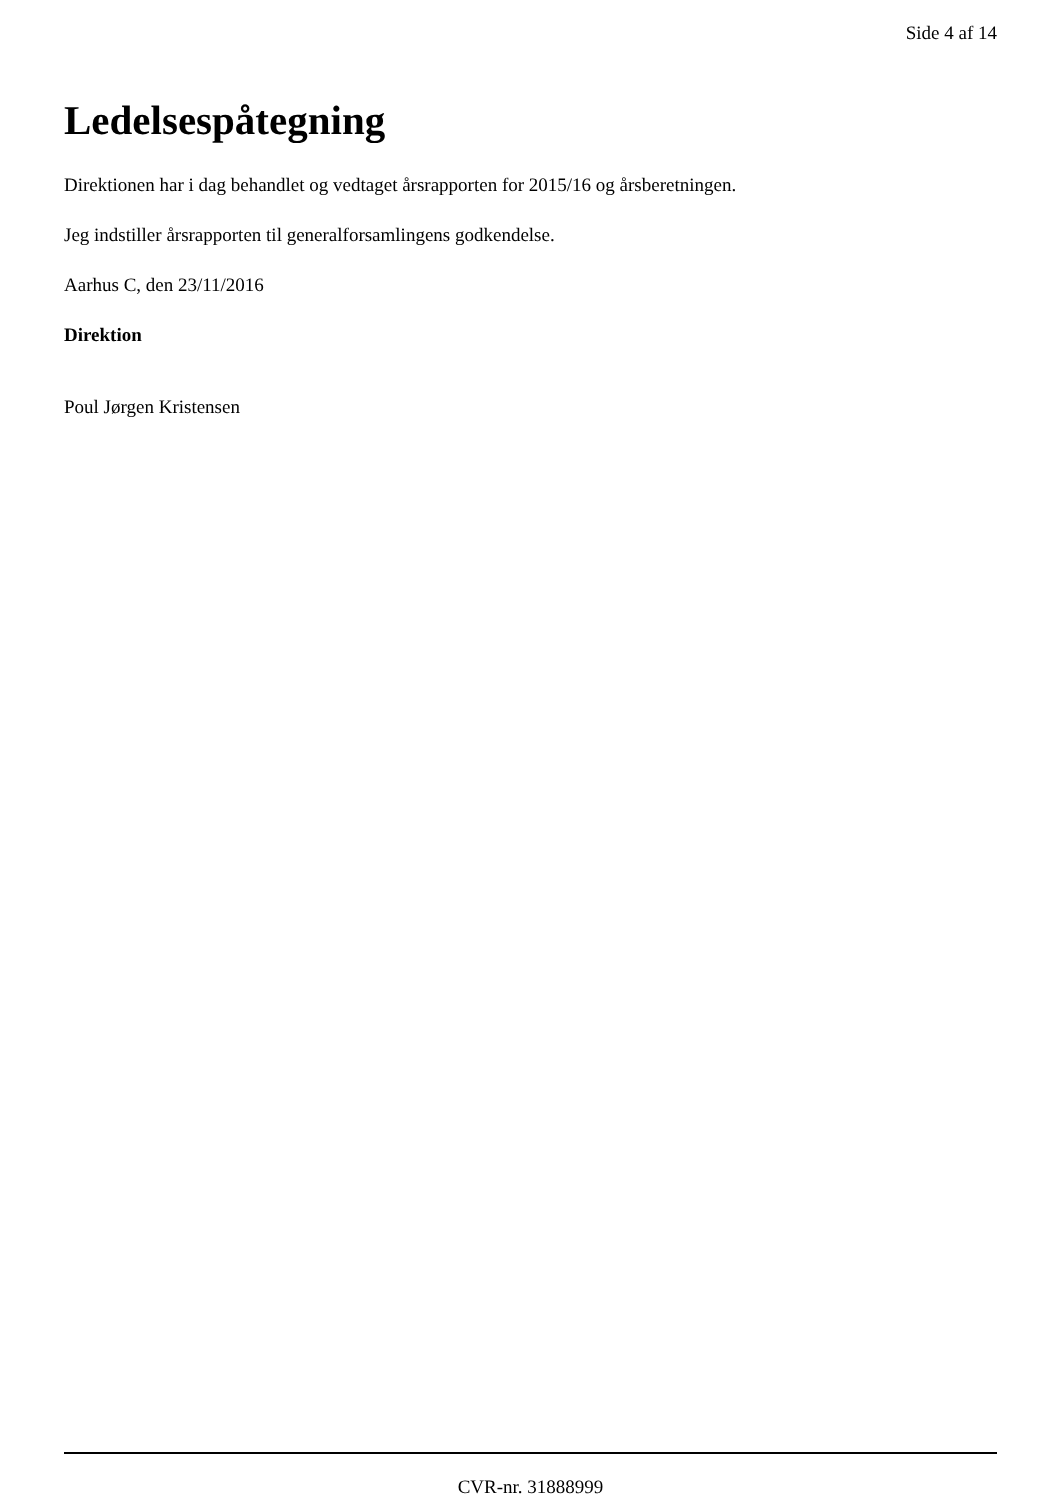Side 4 af 14
Ledelsespåtegning
Direktionen har i dag behandlet og vedtaget årsrapporten for 2015/16 og årsberetningen.
Jeg indstiller årsrapporten til generalforsamlingens godkendelse.
Aarhus C, den 23/11/2016
Direktion
Poul Jørgen Kristensen
CVR-nr. 31888999